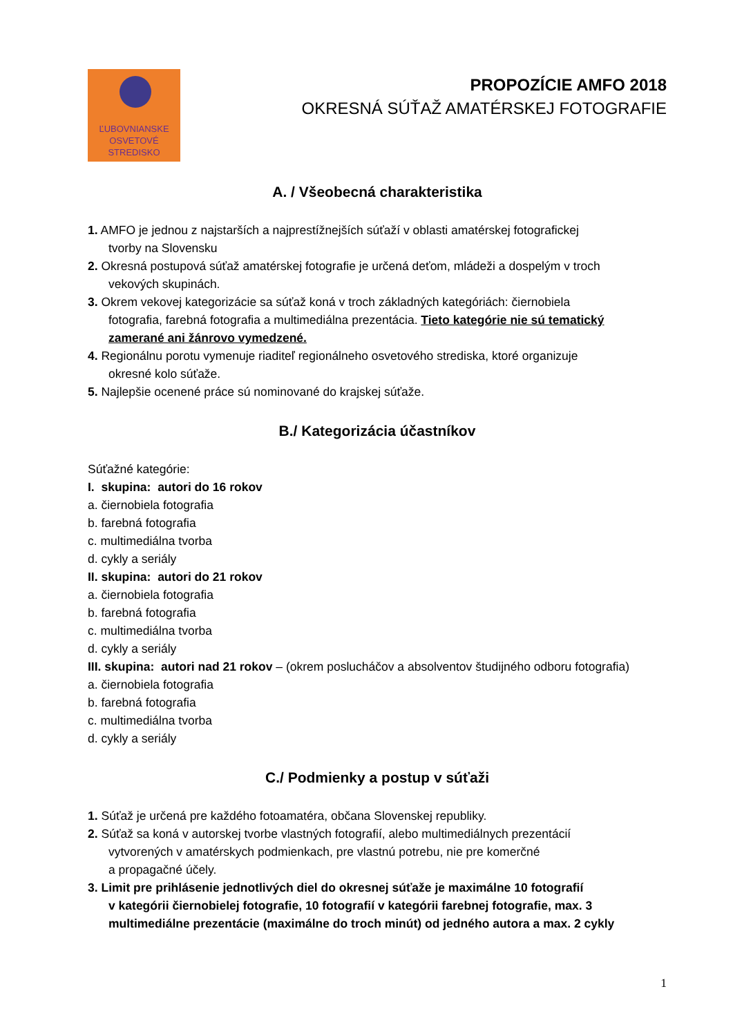ĽUBOVNIANSKE
OSVETOVÉ
STREDISKO
PROPOZÍCIE AMFO 2018
OKRESNÁ SÚŤAŽ AMATÉRSKEJ FOTOGRAFIE
A. / Všeobecná charakteristika
1. AMFO je jednou z najstarších a najprestížnejších súťaží v oblasti amatérskej fotografickej
tvorby na Slovensku
2. Okresná postupová súťaž amatérskej fotografie je určená deťom, mládeži a dospelým v troch
vekových skupinách.
3. Okrem vekovej kategorizácie sa súťaž koná v troch základných kategóriách: čiernobiela
fotografia, farebná fotografia a multimediálna prezentácia. Tieto kategórie nie sú tematický
zamerané ani žánrovo vymedzené.
4. Regionálnu porotu vymenuje riaditeľ regionálneho osvetového strediska, ktoré organizuje
okresné kolo súťaže.
5. Najlepšie ocenené práce sú nominované do krajskej súťaže.
B./ Kategorizácia účastníkov
Súťažné kategórie:
I. skupina: autori do 16 rokov
a. čiernobiela fotografia
b. farebná fotografia
c. multimediálna tvorba
d. cykly a seriály
II. skupina: autori do 21 rokov
a. čiernobiela fotografia
b. farebná fotografia
c. multimediálna tvorba
d. cykly a seriály
III. skupina: autori nad 21 rokov – (okrem poslucháčov a absolventov študijného odboru fotografia)
a. čiernobiela fotografia
b. farebná fotografia
c. multimediálna tvorba
d. cykly a seriály
C./ Podmienky a postup v súťaži
1. Súťaž je určená pre každého fotoamatéra, občana Slovenskej republiky.
2. Súťaž sa koná v autorskej tvorbe vlastných fotografií, alebo multimediálnych prezentácií
vytvorených v amatérskych podmienkach, pre vlastnú potrebu, nie pre komerčné
a propagačné účely.
3. Limit pre prihlásenie jednotlivých diel do okresnej súťaže je maximálne 10 fotografií
v kategórii čiernobielej fotografie, 10 fotografií v kategórii farebnej fotografie, max. 3
multimediálne prezentácie (maximálne do troch minút) od jedného autora a max. 2 cykly
1